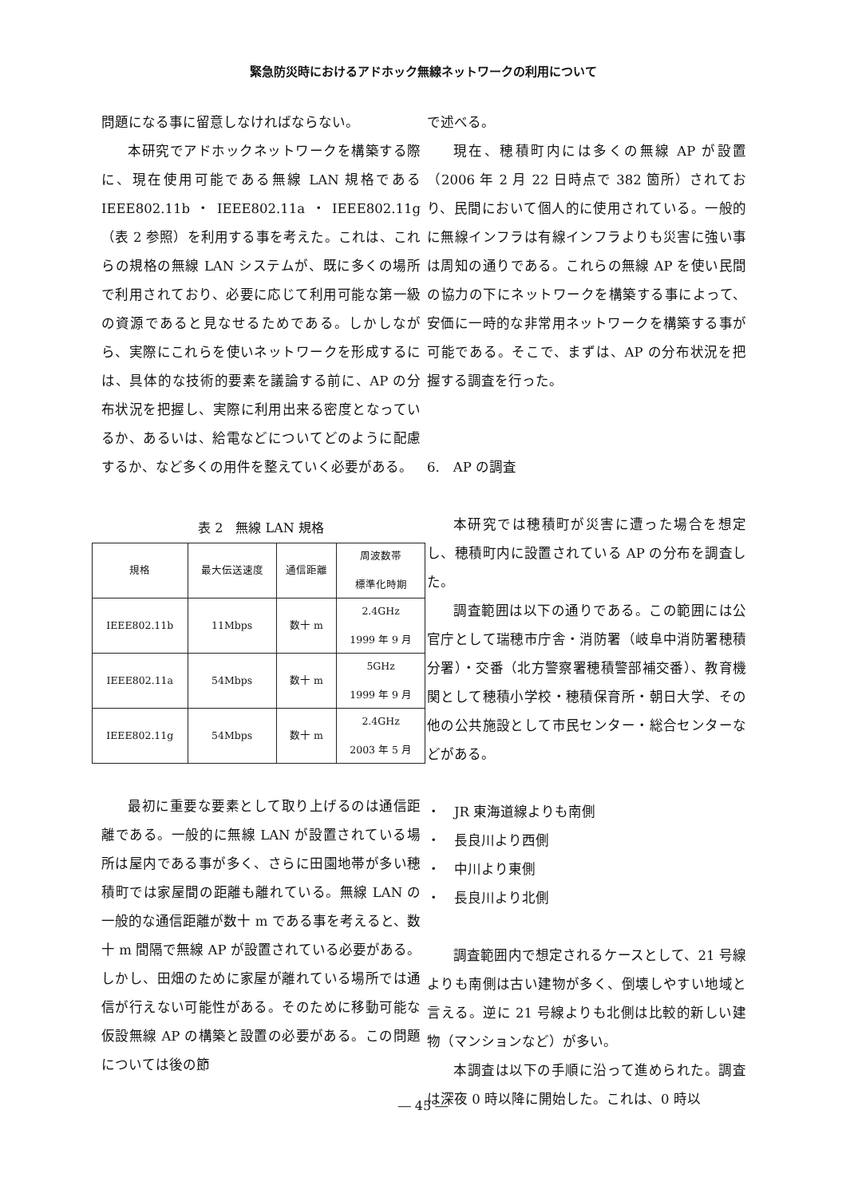緊急防災時におけるアドホック無線ネットワークの利用について
問題になる事に留意しなければならない。
本研究でアドホックネットワークを構築する際に、現在使用可能である無線 LAN 規格である IEEE802.11b・IEEE802.11a・IEEE802.11g（表 2 参照）を利用する事を考えた。これは、これらの規格の無線 LAN システムが、既に多くの場所で利用されており、必要に応じて利用可能な第一級の資源であると見なせるためである。しかしながら、実際にこれらを使いネットワークを形成するには、具体的な技術的要素を議論する前に、AP の分布状況を把握し、実際に利用出来る密度となっているか、あるいは、給電などについてどのように配慮するか、など多くの用件を整えていく必要がある。
表 2　無線 LAN 規格
| 規格 | 最大伝送速度 | 通信距離 | 周波数帯 標準化時期 |
| --- | --- | --- | --- |
| IEEE802.11b | 11Mbps | 数十 m | 2.4GHz 1999 年 9 月 |
| IEEE802.11a | 54Mbps | 数十 m | 5GHz 1999 年 9 月 |
| IEEE802.11g | 54Mbps | 数十 m | 2.4GHz 2003 年 5 月 |
最初に重要な要素として取り上げるのは通信距離である。一般的に無線 LAN が設置されている場所は屋内である事が多く、さらに田園地帯が多い穂積町では家屋間の距離も離れている。無線 LAN の一般的な通信距離が数十 m である事を考えると、数十 m 間隔で無線 AP が設置されている必要がある。しかし、田畑のために家屋が離れている場所では通信が行えない可能性がある。そのために移動可能な仮設無線 AP の構築と設置の必要がある。この問題については後の節
で述べる。
現在、穂積町内には多くの無線 AP が設置（2006 年 2 月 22 日時点で 382 箇所）されており、民間において個人的に使用されている。一般的に無線インフラは有線インフラよりも災害に強い事は周知の通りである。これらの無線 AP を使い民間の協力の下にネットワークを構築する事によって、安価に一時的な非常用ネットワークを構築する事が可能である。そこで、まずは、AP の分布状況を把握する調査を行った。
6.　AP の調査
本研究では穂積町が災害に遭った場合を想定し、穂積町内に設置されている AP の分布を調査した。
調査範囲は以下の通りである。この範囲には公官庁として瑞穂市庁舎・消防署（岐阜中消防署穂積分署）・交番（北方警察署穂積警部補交番）、教育機関として穂積小学校・穂積保育所・朝日大学、その他の公共施設として市民センター・総合センターなどがある。
・　JR 東海道線よりも南側
・　長良川より西側
・　中川より東側
・　長良川より北側
調査範囲内で想定されるケースとして、21 号線よりも南側は古い建物が多く、倒壊しやすい地域と言える。逆に 21 号線よりも北側は比較的新しい建物（マンションなど）が多い。
本調査は以下の手順に沿って進められた。調査は深夜 0 時以降に開始した。これは、0 時以
― 45 ―